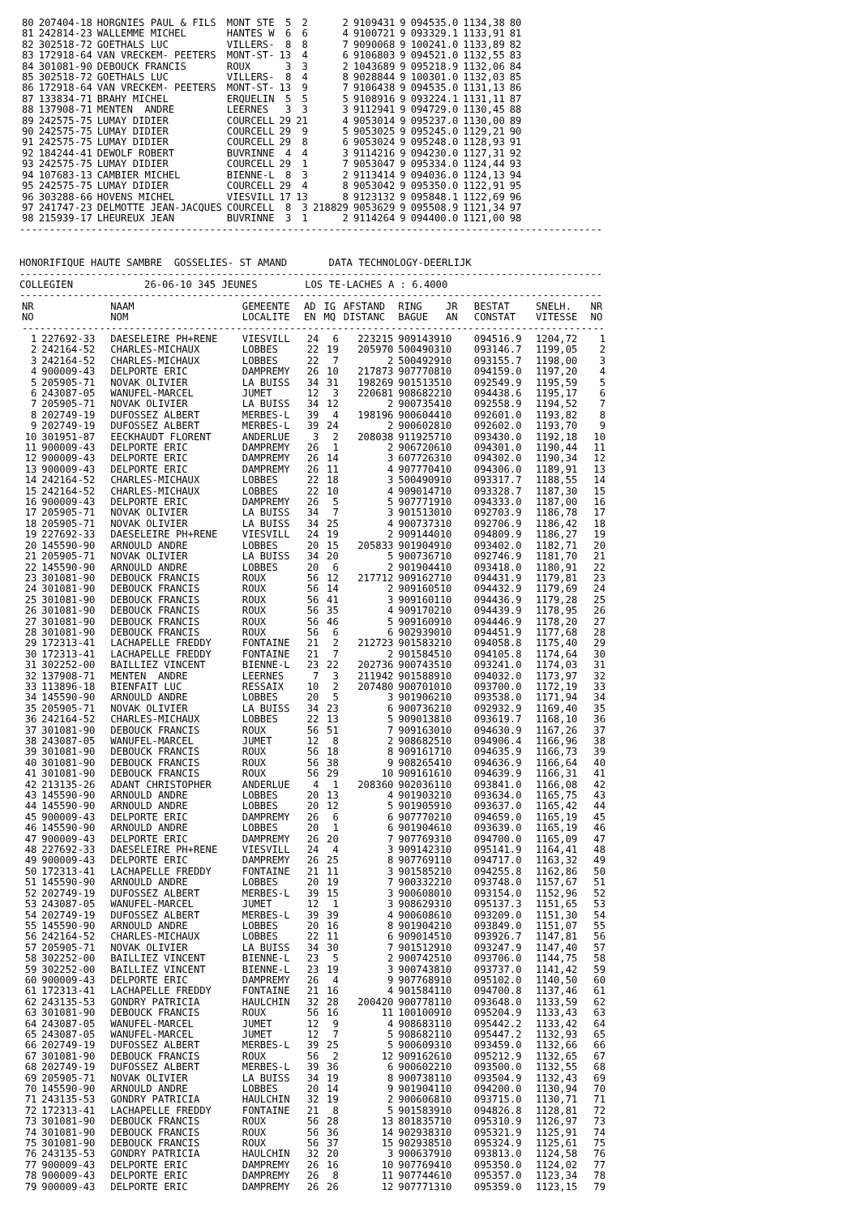| 80 | 207404-18 | HORGNIES PAUL & FILS | MONT STE | 5 | 2 | 2 | 9109431 | 9 | 094535.0 | 1134,38 | 80 |
| 81 | 242814-23 | WALLEMME MICHEL | HANTES W | 6 | 6 | 4 | 9100721 | 9 | 093329.1 | 1133,91 | 81 |
| 82 | 302518-72 | GOETHALS LUC | VILLERS- | 8 | 8 | 7 | 9090068 | 9 | 100241.0 | 1133,89 | 82 |
| 83 | 172918-64 | VAN VRECKEM- PEETERS | MONT-ST- | 13 | 4 | 6 | 9106803 | 9 | 094521.0 | 1132,55 | 83 |
| 84 | 301081-90 | DEBOUCK FRANCIS | ROUX | 3 | 3 | 2 | 1043689 | 9 | 095218.9 | 1132,06 | 84 |
| 85 | 302518-72 | GOETHALS LUC | VILLERS- | 8 | 4 | 8 | 9028844 | 9 | 100301.0 | 1132,03 | 85 |
| 86 | 172918-64 | VAN VRECKEM- PEETERS | MONT-ST- | 13 | 9 | 7 | 9106438 | 9 | 094535.0 | 1131,13 | 86 |
| 87 | 133834-71 | BRAHY MICHEL | ERQUELIN | 5 | 5 | 5 | 9108916 | 9 | 093224.1 | 1131,11 | 87 |
| 88 | 137908-71 | MENTEN ANDRE | LEERNES | 3 | 3 | 3 | 9112941 | 9 | 094729.0 | 1130,45 | 88 |
| 89 | 242575-75 | LUMAY DIDIER | COURCELL | 29 | 21 | 4 | 9053014 | 9 | 095237.0 | 1130,00 | 89 |
| 90 | 242575-75 | LUMAY DIDIER | COURCELL | 29 | 9 | 5 | 9053025 | 9 | 095245.0 | 1129,21 | 90 |
| 91 | 242575-75 | LUMAY DIDIER | COURCELL | 29 | 8 | 6 | 9053024 | 9 | 095248.0 | 1128,93 | 91 |
| 92 | 184244-41 | DEWOLF ROBERT | BUVRINNE | 4 | 4 | 3 | 9114216 | 9 | 094230.0 | 1127,31 | 92 |
| 93 | 242575-75 | LUMAY DIDIER | COURCELL | 29 | 1 | 7 | 9053047 | 9 | 095334.0 | 1124,44 | 93 |
| 94 | 107683-13 | CAMBIER MICHEL | BIENNE-L | 8 | 3 | 2 | 9113414 | 9 | 094036.0 | 1124,13 | 94 |
| 95 | 242575-75 | LUMAY DIDIER | COURCELL | 29 | 4 | 8 | 9053042 | 9 | 095350.0 | 1122,91 | 95 |
| 96 | 303288-66 | HOVENS MICHEL | VIESVILL | 17 | 13 | 8 | 9123132 | 9 | 095848.1 | 1122,69 | 96 |
| 97 | 241747-23 | DELMOTTE JEAN-JACQUES | COURCELL | 8 | 3 | 218829 | 9053629 | 9 | 095508.9 | 1121,34 | 97 |
| 98 | 215939-17 | LHEUREUX JEAN | BUVRINNE | 3 | 1 | 2 | 9114264 | 9 | 094400.0 | 1121,00 | 98 |
------------------------------------------------------------------------------------------------------
HONORIFIQUE HAUTE SAMBRE GOSSELIES- ST AMAND DATA TECHNOLOGY-DEERLIJK
------------------------------------------------------------------------------------------------------
COLLEGIEN 26-06-10 345 JEUNES LOS TE-LACHES A : 6.4000
------------------------------------------------------------------------------------------------------
| NR NO | | NAAM NOM | GEMEENTE LOCALITE | AD EN | IG MQ | AFSTAND DISTANC | RING JR BAGUE AN | BESTAT CONSTAT | SNELH. VITESSE | NR NO |
| --- | --- | --- | --- | --- | --- | --- | --- | --- | --- | --- |
| ------------------------------------------------------------------------------------------------------ | | | | | | | | | | |
| 1 | 227692-33 | DAESELEIRE PH+RENE | VIESVILL | 24 | 6 | 223215 | 909143910 | 094516.9 | 1204,72 | 1 |
| 2 | 242164-52 | CHARLES-MICHAUX | LOBBES | 22 | 19 | 205970 | 500490310 | 093146.7 | 1199,05 | 2 |
| 3 | 242164-52 | CHARLES-MICHAUX | LOBBES | 22 | 7 | 2 | 500492910 | 093155.7 | 1198,00 | 3 |
| 4 | 900009-43 | DELPORTE ERIC | DAMPREMY | 26 | 10 | 217873 | 907770810 | 094159.0 | 1197,20 | 4 |
| 5 | 205905-71 | NOVAK OLIVIER | LA BUISS | 34 | 31 | 198269 | 901513510 | 092549.9 | 1195,59 | 5 |
| 6 | 243087-05 | WANUFEL-MARCEL | JUMET | 12 | 3 | 220681 | 908682210 | 094438.6 | 1195,17 | 6 |
| 7 | 205905-71 | NOVAK OLIVIER | LA BUISS | 34 | 12 | 2 | 900735410 | 092558.9 | 1194,52 | 7 |
| 8 | 202749-19 | DUFOSSEZ ALBERT | MERBES-L | 39 | 4 | 198196 | 900604410 | 092601.0 | 1193,82 | 8 |
| 9 | 202749-19 | DUFOSSEZ ALBERT | MERBES-L | 39 | 24 | 2 | 900602810 | 092602.0 | 1193,70 | 9 |
| 10 | 301951-87 | EECKHAUDT FLORENT | ANDERLUE | 3 | 2 | 208038 | 911925710 | 093430.0 | 1192,18 | 10 |
| 11 | 900009-43 | DELPORTE ERIC | DAMPREMY | 26 | 1 | 2 | 906720610 | 094301.0 | 1190,44 | 11 |
| 12 | 900009-43 | DELPORTE ERIC | DAMPREMY | 26 | 14 | 3 | 607726310 | 094302.0 | 1190,34 | 12 |
| 13 | 900009-43 | DELPORTE ERIC | DAMPREMY | 26 | 11 | 4 | 907770410 | 094306.0 | 1189,91 | 13 |
| 14 | 242164-52 | CHARLES-MICHAUX | LOBBES | 22 | 18 | 3 | 500490910 | 093317.7 | 1188,55 | 14 |
| 15 | 242164-52 | CHARLES-MICHAUX | LOBBES | 22 | 10 | 4 | 909014710 | 093328.7 | 1187,30 | 15 |
| 16 | 900009-43 | DELPORTE ERIC | DAMPREMY | 26 | 5 | 5 | 907771910 | 094333.0 | 1187,00 | 16 |
| 17 | 205905-71 | NOVAK OLIVIER | LA BUISS | 34 | 7 | 3 | 901513010 | 092703.9 | 1186,78 | 17 |
| 18 | 205905-71 | NOVAK OLIVIER | LA BUISS | 34 | 25 | 4 | 900737310 | 092706.9 | 1186,42 | 18 |
| 19 | 227692-33 | DAESELEIRE PH+RENE | VIESVILL | 24 | 19 | 2 | 909144010 | 094809.9 | 1186,27 | 19 |
| 20 | 145590-90 | ARNOULD ANDRE | LOBBES | 20 | 15 | 205833 | 901904910 | 093402.0 | 1182,71 | 20 |
| 21 | 205905-71 | NOVAK OLIVIER | LA BUISS | 34 | 20 | 5 | 900736710 | 092746.9 | 1181,70 | 21 |
| 22 | 145590-90 | ARNOULD ANDRE | LOBBES | 20 | 6 | 2 | 901904410 | 093418.0 | 1180,91 | 22 |
| 23 | 301081-90 | DEBOUCK FRANCIS | ROUX | 56 | 12 | 217712 | 909162710 | 094431.9 | 1179,81 | 23 |
| 24 | 301081-90 | DEBOUCK FRANCIS | ROUX | 56 | 14 | 2 | 909160510 | 094432.9 | 1179,69 | 24 |
| 25 | 301081-90 | DEBOUCK FRANCIS | ROUX | 56 | 41 | 3 | 909160110 | 094436.9 | 1179,28 | 25 |
| 26 | 301081-90 | DEBOUCK FRANCIS | ROUX | 56 | 35 | 4 | 909170210 | 094439.9 | 1178,95 | 26 |
| 27 | 301081-90 | DEBOUCK FRANCIS | ROUX | 56 | 46 | 5 | 909160910 | 094446.9 | 1178,20 | 27 |
| 28 | 301081-90 | DEBOUCK FRANCIS | ROUX | 56 | 6 | 6 | 902939010 | 094451.9 | 1177,68 | 28 |
| 29 | 172313-41 | LACHAPELLE FREDDY | FONTAINE | 21 | 2 | 212723 | 901583210 | 094058.8 | 1175,40 | 29 |
| 30 | 172313-41 | LACHAPELLE FREDDY | FONTAINE | 21 | 7 | 2 | 901584510 | 094105.8 | 1174,64 | 30 |
| 31 | 302252-00 | BAILLIEZ VINCENT | BIENNE-L | 23 | 22 | 202736 | 900743510 | 093241.0 | 1174,03 | 31 |
| 32 | 137908-71 | MENTEN ANDRE | LEERNES | 7 | 3 | 211942 | 901588910 | 094032.0 | 1173,97 | 32 |
| 33 | 113896-18 | BIENFAIT LUC | RESSAIX | 10 | 2 | 207480 | 900701010 | 093700.0 | 1172,19 | 33 |
| 34 | 145590-90 | ARNOULD ANDRE | LOBBES | 20 | 5 | 3 | 901906210 | 093538.0 | 1171,94 | 34 |
| 35 | 205905-71 | NOVAK OLIVIER | LA BUISS | 34 | 23 | 6 | 900736210 | 092932.9 | 1169,40 | 35 |
| 36 | 242164-52 | CHARLES-MICHAUX | LOBBES | 22 | 13 | 5 | 909013810 | 093619.7 | 1168,10 | 36 |
| 37 | 301081-90 | DEBOUCK FRANCIS | ROUX | 56 | 51 | 7 | 909163010 | 094630.9 | 1167,26 | 37 |
| 38 | 243087-05 | WANUFEL-MARCEL | JUMET | 12 | 8 | 2 | 908682510 | 094906.4 | 1166,96 | 38 |
| 39 | 301081-90 | DEBOUCK FRANCIS | ROUX | 56 | 18 | 8 | 909161710 | 094635.9 | 1166,73 | 39 |
| 40 | 301081-90 | DEBOUCK FRANCIS | ROUX | 56 | 38 | 9 | 908265410 | 094636.9 | 1166,64 | 40 |
| 41 | 301081-90 | DEBOUCK FRANCIS | ROUX | 56 | 29 | 10 | 909161610 | 094639.9 | 1166,31 | 41 |
| 42 | 213135-26 | ADANT CHRISTOPHER | ANDERLUE | 4 | 1 | 208360 | 902036110 | 093841.0 | 1166,08 | 42 |
| 43 | 145590-90 | ARNOULD ANDRE | LOBBES | 20 | 13 | 4 | 901903210 | 093634.0 | 1165,75 | 43 |
| 44 | 145590-90 | ARNOULD ANDRE | LOBBES | 20 | 12 | 5 | 901905910 | 093637.0 | 1165,42 | 44 |
| 45 | 900009-43 | DELPORTE ERIC | DAMPREMY | 26 | 6 | 6 | 907770210 | 094659.0 | 1165,19 | 45 |
| 46 | 145590-90 | ARNOULD ANDRE | LOBBES | 20 | 1 | 6 | 901904610 | 093639.0 | 1165,19 | 46 |
| 47 | 900009-43 | DELPORTE ERIC | DAMPREMY | 26 | 20 | 7 | 907769310 | 094700.0 | 1165,09 | 47 |
| 48 | 227692-33 | DAESELEIRE PH+RENE | VIESVILL | 24 | 4 | 3 | 909142310 | 095141.9 | 1164,41 | 48 |
| 49 | 900009-43 | DELPORTE ERIC | DAMPREMY | 26 | 25 | 8 | 907769110 | 094717.0 | 1163,32 | 49 |
| 50 | 172313-41 | LACHAPELLE FREDDY | FONTAINE | 21 | 11 | 3 | 901585210 | 094255.8 | 1162,86 | 50 |
| 51 | 145590-90 | ARNOULD ANDRE | LOBBES | 20 | 19 | 7 | 900332210 | 093748.0 | 1157,67 | 51 |
| 52 | 202749-19 | DUFOSSEZ ALBERT | MERBES-L | 39 | 15 | 3 | 900608010 | 093154.0 | 1152,96 | 52 |
| 53 | 243087-05 | WANUFEL-MARCEL | JUMET | 12 | 1 | 3 | 908629310 | 095137.3 | 1151,65 | 53 |
| 54 | 202749-19 | DUFOSSEZ ALBERT | MERBES-L | 39 | 39 | 4 | 900608610 | 093209.0 | 1151,30 | 54 |
| 55 | 145590-90 | ARNOULD ANDRE | LOBBES | 20 | 16 | 8 | 901904210 | 093849.0 | 1151,07 | 55 |
| 56 | 242164-52 | CHARLES-MICHAUX | LOBBES | 22 | 11 | 6 | 909014510 | 093926.7 | 1147,81 | 56 |
| 57 | 205905-71 | NOVAK OLIVIER | LA BUISS | 34 | 30 | 7 | 901512910 | 093247.9 | 1147,40 | 57 |
| 58 | 302252-00 | BAILLIEZ VINCENT | BIENNE-L | 23 | 5 | 2 | 900742510 | 093706.0 | 1144,75 | 58 |
| 59 | 302252-00 | BAILLIEZ VINCENT | BIENNE-L | 23 | 19 | 3 | 900743810 | 093737.0 | 1141,42 | 59 |
| 60 | 900009-43 | DELPORTE ERIC | DAMPREMY | 26 | 4 | 9 | 907768910 | 095102.0 | 1140,50 | 60 |
| 61 | 172313-41 | LACHAPELLE FREDDY | FONTAINE | 21 | 16 | 4 | 901584110 | 094700.8 | 1137,46 | 61 |
| 62 | 243135-53 | GONDRY PATRICIA | HAULCHIN | 32 | 28 | 200420 | 900778110 | 093648.0 | 1133,59 | 62 |
| 63 | 301081-90 | DEBOUCK FRANCIS | ROUX | 56 | 16 | 11 | 100100910 | 095204.9 | 1133,43 | 63 |
| 64 | 243087-05 | WANUFEL-MARCEL | JUMET | 12 | 9 | 4 | 908683110 | 095442.2 | 1133,42 | 64 |
| 65 | 243087-05 | WANUFEL-MARCEL | JUMET | 12 | 7 | 5 | 908682110 | 095447.2 | 1132,93 | 65 |
| 66 | 202749-19 | DUFOSSEZ ALBERT | MERBES-L | 39 | 25 | 5 | 900609310 | 093459.0 | 1132,66 | 66 |
| 67 | 301081-90 | DEBOUCK FRANCIS | ROUX | 56 | 2 | 12 | 909162610 | 095212.9 | 1132,65 | 67 |
| 68 | 202749-19 | DUFOSSEZ ALBERT | MERBES-L | 39 | 36 | 6 | 900602210 | 093500.0 | 1132,55 | 68 |
| 69 | 205905-71 | NOVAK OLIVIER | LA BUISS | 34 | 19 | 8 | 900738110 | 093504.9 | 1132,43 | 69 |
| 70 | 145590-90 | ARNOULD ANDRE | LOBBES | 20 | 14 | 9 | 901904110 | 094200.0 | 1130,94 | 70 |
| 71 | 243135-53 | GONDRY PATRICIA | HAULCHIN | 32 | 19 | 2 | 900606810 | 093715.0 | 1130,71 | 71 |
| 72 | 172313-41 | LACHAPELLE FREDDY | FONTAINE | 21 | 8 | 5 | 901583910 | 094826.8 | 1128,81 | 72 |
| 73 | 301081-90 | DEBOUCK FRANCIS | ROUX | 56 | 28 | 13 | 801835710 | 095310.9 | 1126,97 | 73 |
| 74 | 301081-90 | DEBOUCK FRANCIS | ROUX | 56 | 36 | 14 | 902938310 | 095321.9 | 1125,91 | 74 |
| 75 | 301081-90 | DEBOUCK FRANCIS | ROUX | 56 | 37 | 15 | 902938510 | 095324.9 | 1125,61 | 75 |
| 76 | 243135-53 | GONDRY PATRICIA | HAULCHIN | 32 | 20 | 3 | 900637910 | 093813.0 | 1124,58 | 76 |
| 77 | 900009-43 | DELPORTE ERIC | DAMPREMY | 26 | 16 | 10 | 907769410 | 095350.0 | 1124,02 | 77 |
| 78 | 900009-43 | DELPORTE ERIC | DAMPREMY | 26 | 8 | 11 | 907744610 | 095357.0 | 1123,34 | 78 |
| 79 | 900009-43 | DELPORTE ERIC | DAMPREMY | 26 | 26 | 12 | 907771310 | 095359.0 | 1123,15 | 79 |